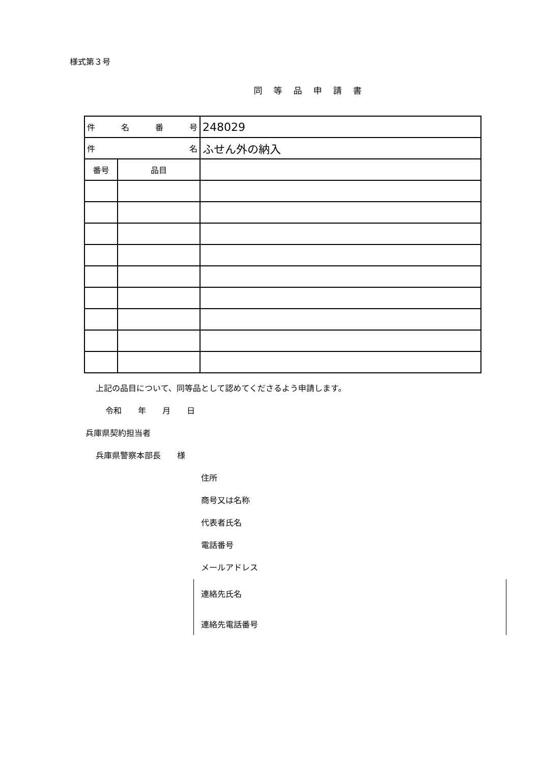様式第３号
同等品申請書
| 件 名 番 号 | | 248029 |
| 件 名 | | ふせん外の納入 |
| 番号 | 品目 | |
上記の品目について、同等品として認めてくださるよう申請します。
令和　　年　　月　　日
兵庫県契約担当者
兵庫県警察本部長　　様
住所
商号又は名称
代表者氏名
電話番号
メールアドレス
連絡先氏名
連絡先電話番号